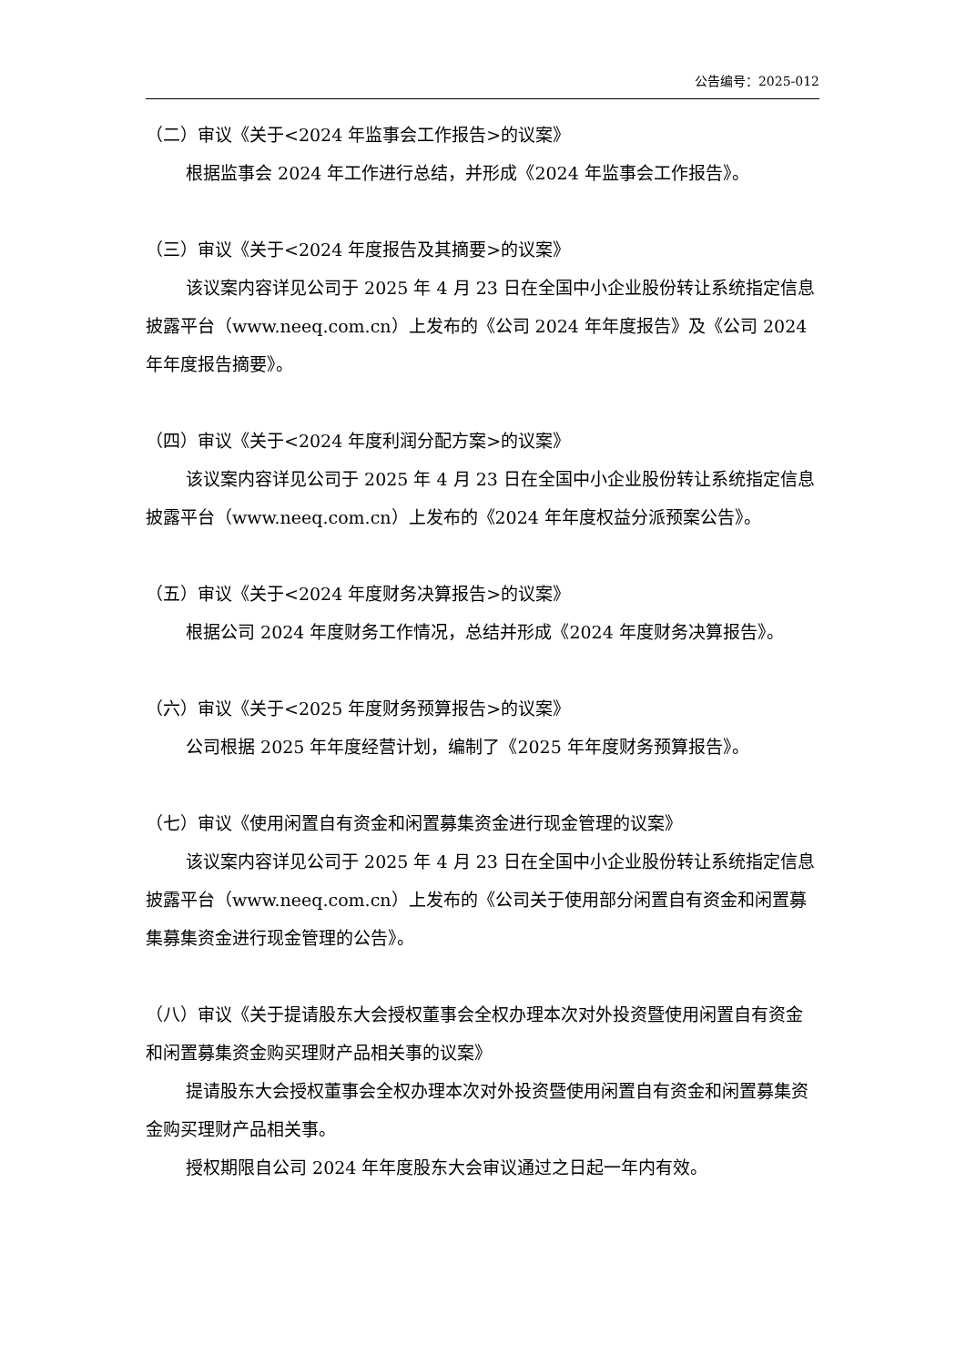公告编号：2025-012
（二）审议《关于<2024 年监事会工作报告>的议案》
根据监事会 2024 年工作进行总结，并形成《2024 年监事会工作报告》。
（三）审议《关于<2024 年度报告及其摘要>的议案》
该议案内容详见公司于 2025 年 4 月 23 日在全国中小企业股份转让系统指定信息披露平台（www.neeq.com.cn）上发布的《公司 2024 年年度报告》及《公司 2024 年年度报告摘要》。
（四）审议《关于<2024 年度利润分配方案>的议案》
该议案内容详见公司于 2025 年 4 月 23 日在全国中小企业股份转让系统指定信息披露平台（www.neeq.com.cn）上发布的《2024 年年度权益分派预案公告》。
（五）审议《关于<2024 年度财务决算报告>的议案》
根据公司 2024 年度财务工作情况，总结并形成《2024 年度财务决算报告》。
（六）审议《关于<2025 年度财务预算报告>的议案》
公司根据 2025 年年度经营计划，编制了《2025 年年度财务预算报告》。
（七）审议《使用闲置自有资金和闲置募集资金进行现金管理的议案》
该议案内容详见公司于 2025 年 4 月 23 日在全国中小企业股份转让系统指定信息披露平台（www.neeq.com.cn）上发布的《公司关于使用部分闲置自有资金和闲置募集募集资金进行现金管理的公告》。
（八）审议《关于提请股东大会授权董事会全权办理本次对外投资暨使用闲置自有资金和闲置募集资金购买理财产品相关事的议案》
提请股东大会授权董事会全权办理本次对外投资暨使用闲置自有资金和闲置募集资金购买理财产品相关事。
授权期限自公司 2024 年年度股东大会审议通过之日起一年内有效。